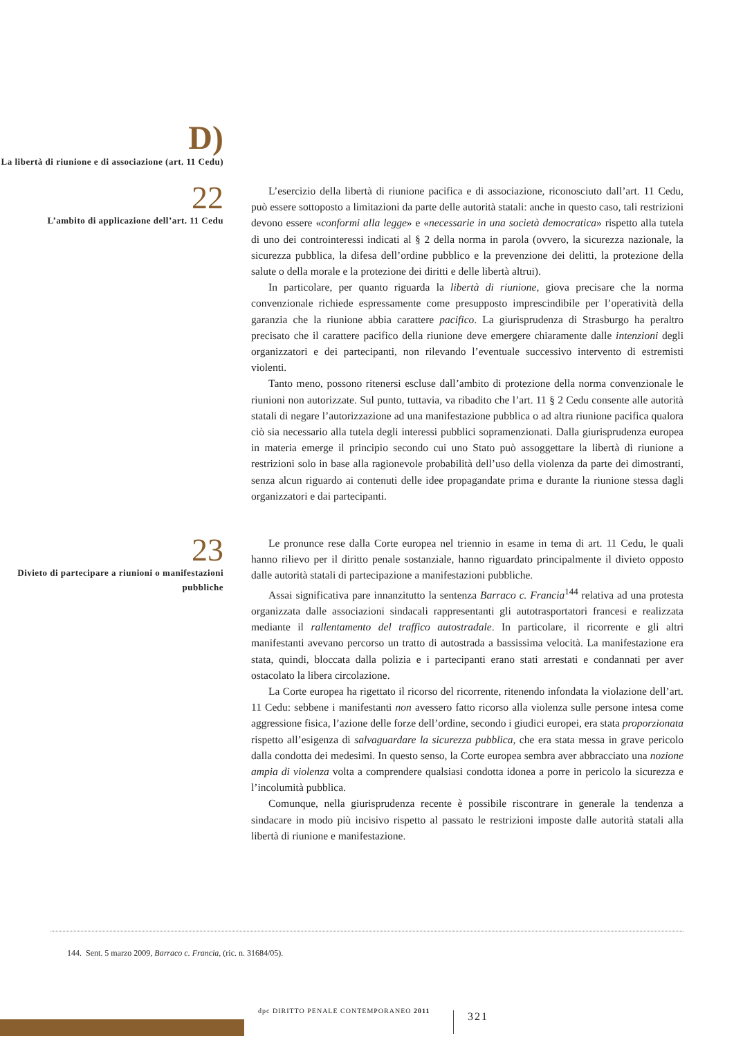D)
La libertà di riunione e di associazione (art. 11 Cedu)
22
L’ambito di applicazione dell’art. 11 Cedu
L’esercizio della libertà di riunione pacifica e di associazione, riconosciuto dall’art. 11 Cedu, può essere sottoposto a limitazioni da parte delle autorità statali: anche in questo caso, tali restrizioni devono essere «conformi alla legge» e «necessarie in una società democratica» rispetto alla tutela di uno dei controinteressi indicati al § 2 della norma in parola (ovvero, la sicurezza nazionale, la sicurezza pubblica, la difesa dell’ordine pubblico e la prevenzione dei delitti, la protezione della salute o della morale e la protezione dei diritti e delle libertà altrui).
In particolare, per quanto riguarda la libertà di riunione, giova precisare che la norma convenzionale richiede espressamente come presupposto imprescindibile per l’operatività della garanzia che la riunione abbia carattere pacifico. La giurisprudenza di Strasburgo ha peraltro precisato che il carattere pacifico della riunione deve emergere chiaramente dalle intenzioni degli organizzatori e dei partecipanti, non rilevando l’eventuale successivo intervento di estremisti violenti.
Tanto meno, possono ritenersi escluse dall’ambito di protezione della norma convenzionale le riunioni non autorizzate. Sul punto, tuttavia, va ribadito che l’art. 11 § 2 Cedu consente alle autorità statali di negare l’autorizzazione ad una manifestazione pubblica o ad altra riunione pacifica qualora ciò sia necessario alla tutela degli interessi pubblici sopramenzionati. Dalla giurisprudenza europea in materia emerge il principio secondo cui uno Stato può assoggettare la libertà di riunione a restrizioni solo in base alla ragionevole probabilità dell’uso della violenza da parte dei dimostranti, senza alcun riguardo ai contenuti delle idee propagandate prima e durante la riunione stessa dagli organizzatori e dai partecipanti.
23
Divieto di partecipare a riunioni o manifestazioni pubbliche
Le pronunce rese dalla Corte europea nel triennio in esame in tema di art. 11 Cedu, le quali hanno rilievo per il diritto penale sostanziale, hanno riguardato principalmente il divieto opposto dalle autorità statali di partecipazione a manifestazioni pubbliche.
Assai significativa pare innanzitutto la sentenza Barraco c. Francia<sup>144</sup> relativa ad una protesta organizzata dalle associazioni sindacali rappresentanti gli autotrasportatori francesi e realizzata mediante il rallentamento del traffico autostradale. In particolare, il ricorrente e gli altri manifestanti avevano percorso un tratto di autostrada a bassissima velocità. La manifestazione era stata, quindi, bloccata dalla polizia e i partecipanti erano stati arrestati e condannati per aver ostacolato la libera circolazione.
La Corte europea ha rigettato il ricorso del ricorrente, ritenendo infondata la violazione dell’art. 11 Cedu: sebbene i manifestanti non avessero fatto ricorso alla violenza sulle persone intesa come aggressione fisica, l’azione delle forze dell’ordine, secondo i giudici europei, era stata proporzionata rispetto all’esigenza di salvaguardare la sicurezza pubblica, che era stata messa in grave pericolo dalla condotta dei medesimi. In questo senso, la Corte europea sembra aver abbracciato una nozione ampia di violenza volta a comprendere qualsiasi condotta idonea a porre in pericolo la sicurezza e l’incolumità pubblica.
Comunque, nella giurisprudenza recente è possibile riscontrare in generale la tendenza a sindacare in modo più incisivo rispetto al passato le restrizioni imposte dalle autorità statali alla libertà di riunione e manifestazione.
144. Sent. 5 marzo 2009, Barraco c. Francia, (ric. n. 31684/05).
dpc DIRITTO PENALE CONTEMPORANEO 2011
321